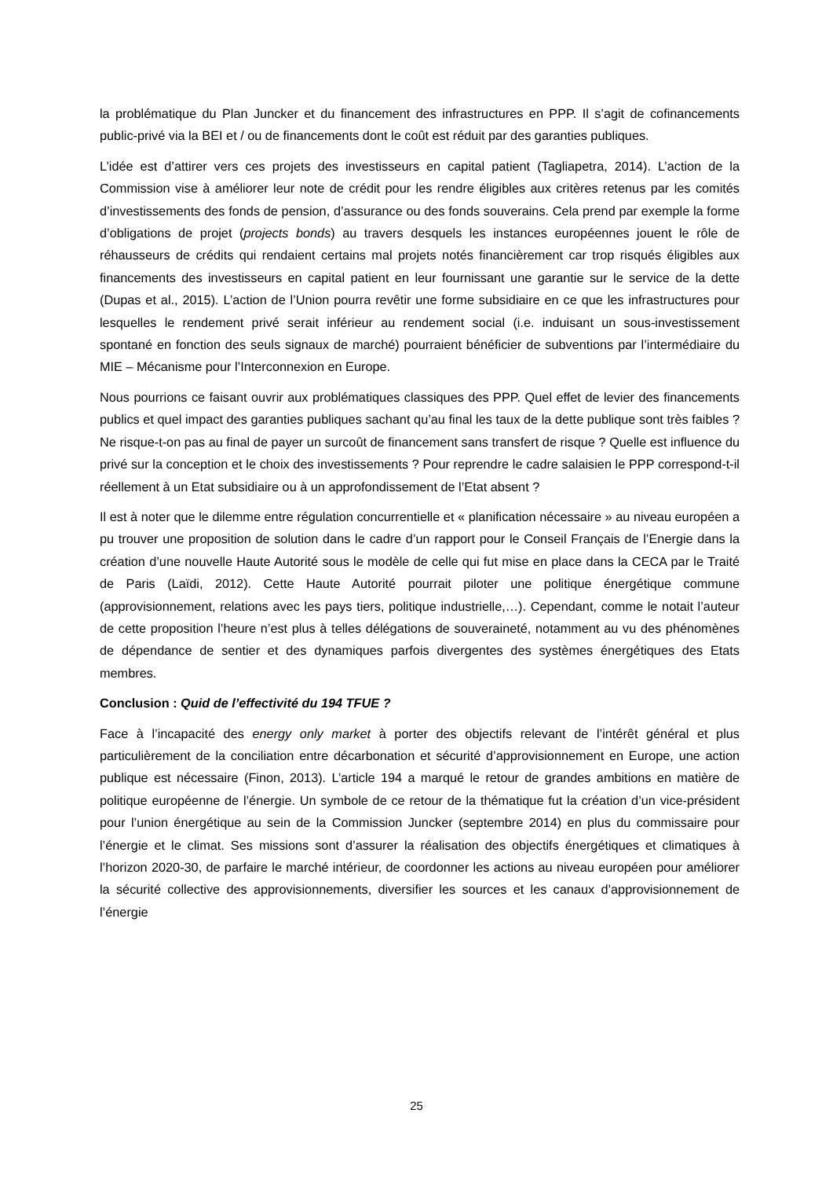la problématique du Plan Juncker et du financement des infrastructures en PPP. Il s’agit de cofinancements public-privé via la BEI et / ou de financements dont le coût est réduit par des garanties publiques.
L’idée est d’attirer vers ces projets des investisseurs en capital patient (Tagliapetra, 2014). L’action de la Commission vise à améliorer leur note de crédit pour les rendre éligibles aux critères retenus par les comités d’investissements des fonds de pension, d’assurance ou des fonds souverains. Cela prend par exemple la forme d’obligations de projet (projects bonds) au travers desquels les instances européennes jouent le rôle de réhausseurs de crédits qui rendaient certains mal projets notés financièrement car trop risqués éligibles aux financements des investisseurs en capital patient en leur fournissant une garantie sur le service de la dette (Dupas et al., 2015). L’action de l’Union pourra revêtir une forme subsidiaire en ce que les infrastructures pour lesquelles le rendement privé serait inférieur au rendement social (i.e. induisant un sous-investissement spontané en fonction des seuls signaux de marché) pourraient bénéficier de subventions par l’intermédiaire du MIE – Mécanisme pour l’Interconnexion en Europe.
Nous pourrions ce faisant ouvrir aux problématiques classiques des PPP. Quel effet de levier des financements publics et quel impact des garanties publiques sachant qu’au final les taux de la dette publique sont très faibles ? Ne risque-t-on pas au final de payer un surcoût de financement sans transfert de risque ? Quelle est influence du privé sur la conception et le choix des investissements ? Pour reprendre le cadre salaisien le PPP correspond-t-il réellement à un Etat subsidiaire ou à un approfondissement de l’Etat absent ?
Il est à noter que le dilemme entre régulation concurrentielle et « planification nécessaire » au niveau européen a pu trouver une proposition de solution dans le cadre d’un rapport pour le Conseil Français de l’Energie dans la création d’une nouvelle Haute Autorité sous le modèle de celle qui fut mise en place dans la CECA par le Traité de Paris (Laïdi, 2012). Cette Haute Autorité pourrait piloter une politique énergétique commune (approvisionnement, relations avec les pays tiers, politique industrielle,…). Cependant, comme le notait l’auteur de cette proposition l’heure n’est plus à telles délégations de souveraineté, notamment au vu des phénomènes de dépendance de sentier et des dynamiques parfois divergentes des systèmes énergétiques des Etats membres.
Conclusion : Quid de l’effectivité du 194 TFUE ?
Face à l’incapacité des energy only market à porter des objectifs relevant de l’intérêt général et plus particulièrement de la conciliation entre décarbonation et sécurité d’approvisionnement en Europe, une action publique est nécessaire (Finon, 2013). L’article 194 a marqué le retour de grandes ambitions en matière de politique européenne de l’énergie. Un symbole de ce retour de la thématique fut la création d’un vice-président pour l’union énergétique au sein de la Commission Juncker (septembre 2014) en plus du commissaire pour l’énergie et le climat. Ses missions sont d’assurer la réalisation des objectifs énergétiques et climatiques à l’horizon 2020-30, de parfaire le marché intérieur, de coordonner les actions au niveau européen pour améliorer la sécurité collective des approvisionnements, diversifier les sources et les canaux d’approvisionnement de l’énergie
25